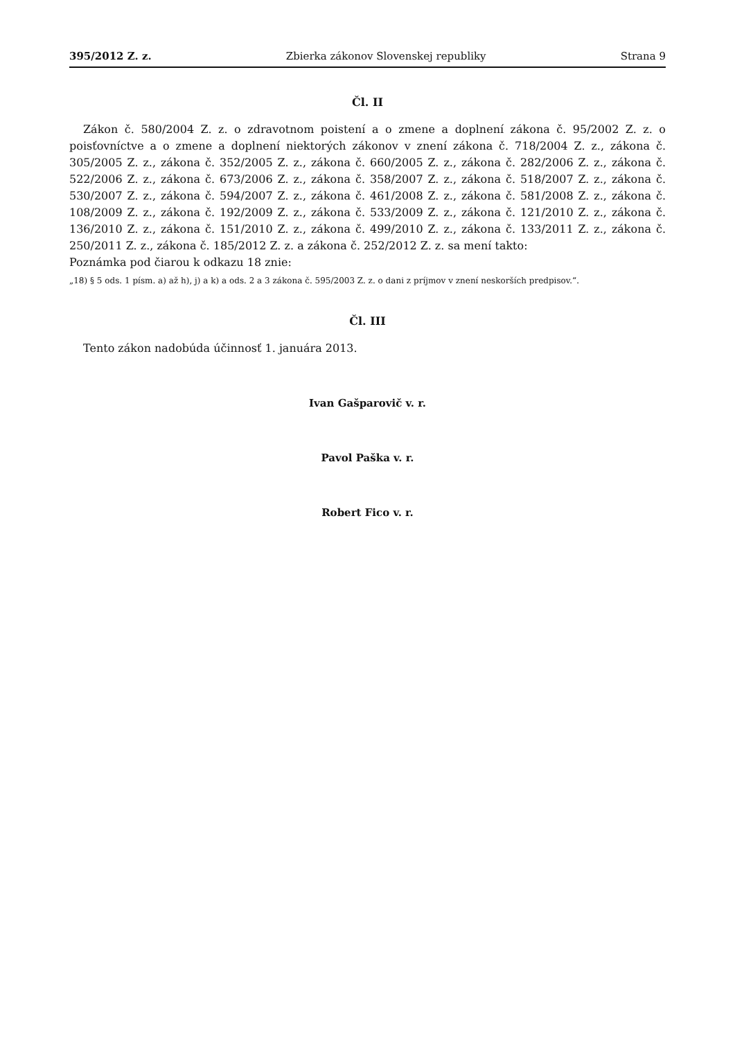395/2012 Z. z. Zbierka zákonov Slovenskej republiky Strana 9
Čl. II
Zákon č. 580/2004 Z. z. o zdravotnom poistení a o zmene a doplnení zákona č. 95/2002 Z. z. o poisťovníctve a o zmene a doplnení niektorých zákonov v znení zákona č. 718/2004 Z. z., zákona č. 305/2005 Z. z., zákona č. 352/2005 Z. z., zákona č. 660/2005 Z. z., zákona č. 282/2006 Z. z., zákona č. 522/2006 Z. z., zákona č. 673/2006 Z. z., zákona č. 358/2007 Z. z., zákona č. 518/2007 Z. z., zákona č. 530/2007 Z. z., zákona č. 594/2007 Z. z., zákona č. 461/2008 Z. z., zákona č. 581/2008 Z. z., zákona č. 108/2009 Z. z., zákona č. 192/2009 Z. z., zákona č. 533/2009 Z. z., zákona č. 121/2010 Z. z., zákona č. 136/2010 Z. z., zákona č. 151/2010 Z. z., zákona č. 499/2010 Z. z., zákona č. 133/2011 Z. z., zákona č. 250/2011 Z. z., zákona č. 185/2012 Z. z. a zákona č. 252/2012 Z. z. sa mení takto:
Poznámka pod čiarou k odkazu 18 znie:
„18) § 5 ods. 1 písm. a) až h), j) a k) a ods. 2 a 3 zákona č. 595/2003 Z. z. o dani z príjmov v znení neskorších predpisov.“.
Čl. III
Tento zákon nadobúda účinnosť 1. januára 2013.
Ivan Gašparovič v. r.
Pavol Paška v. r.
Robert Fico v. r.